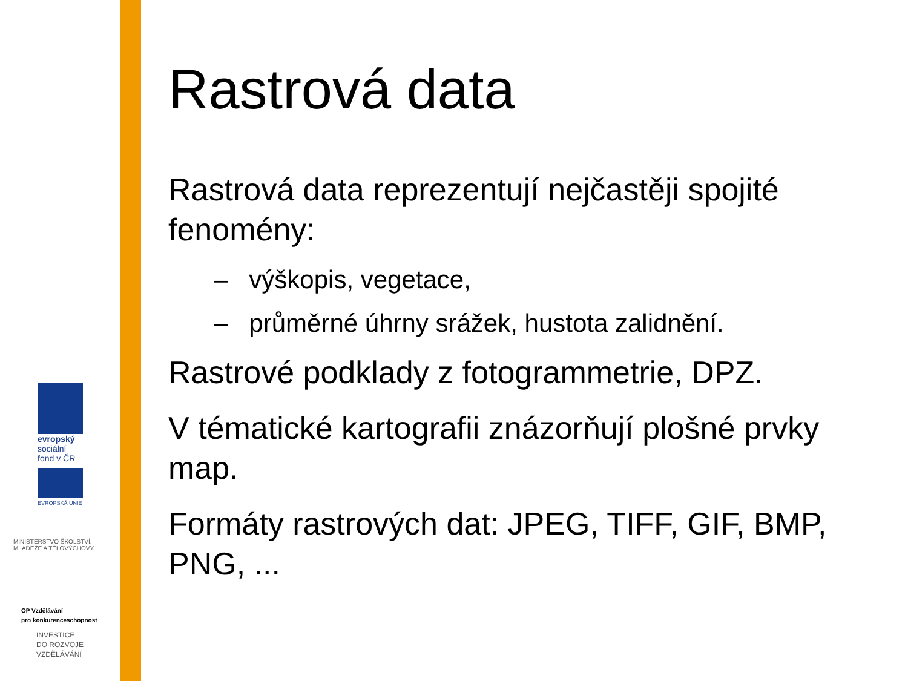evropský
sociální
fond v ČR
EVROPSKÁ UNIE
MINISTERSTVO ŠKOLSTVÍ,
MLÁDEŽE A TĚLOVÝCHOVY
OP Vzdělávání
pro konkurenceschopnost
INVESTICE
DO ROZVOJE
VZDĚLÁVÁNÍ
Rastrová data
Rastrová data reprezentují nejčastěji spojité fenomény:
– výškopis, vegetace,
– průměrné úhrny srážek, hustota zalidnění.
Rastrové podklady z fotogrammetrie, DPZ.
V tématické kartografii znázorňují plošné prvky map.
Formáty rastrových dat: JPEG, TIFF, GIF, BMP, PNG, ...